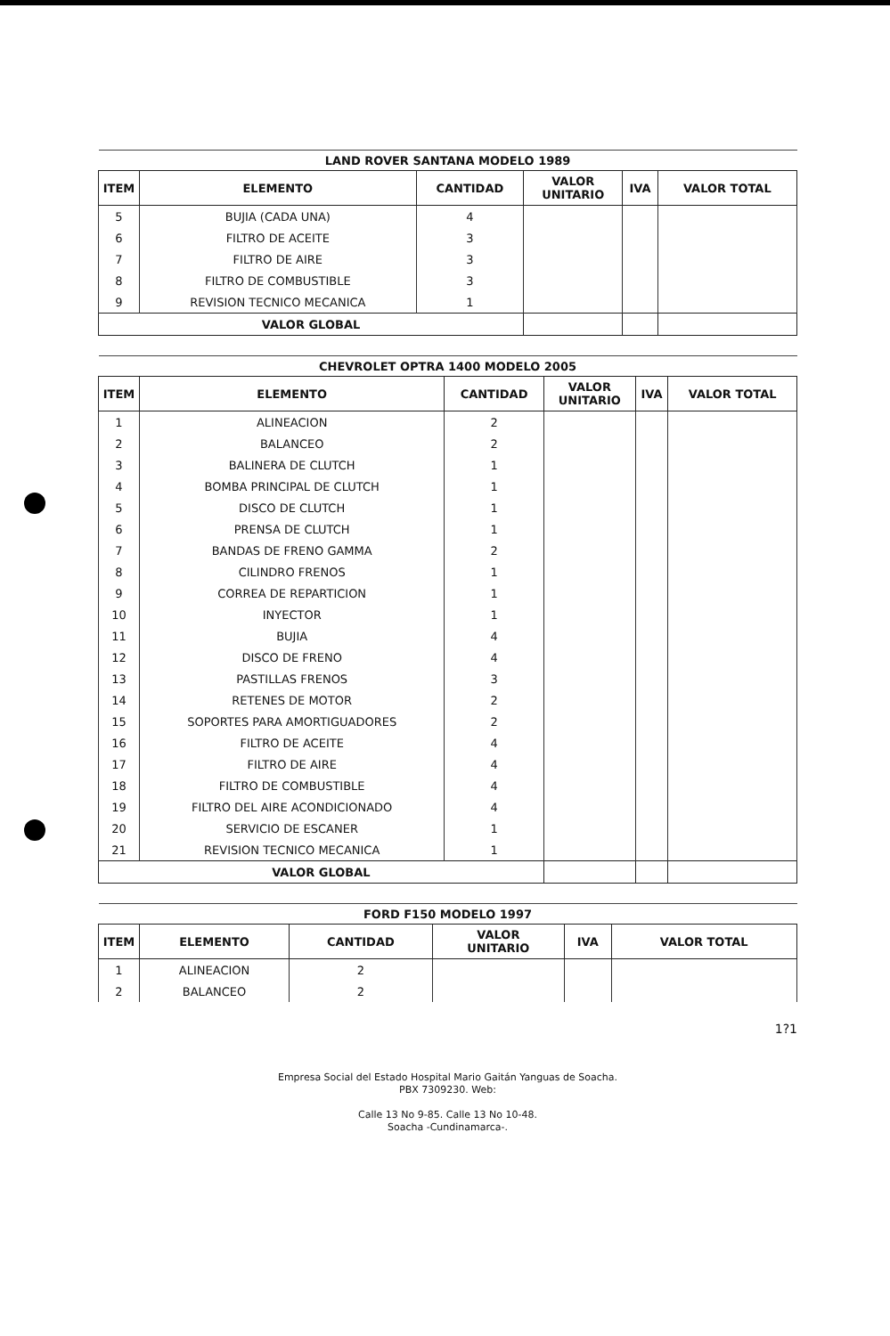| LAND ROVER SANTANA MODELO 1989 | | | | | |
| --- | --- | --- | --- | --- | --- |
| ITEM | ELEMENTO | CANTIDAD | VALOR UNITARIO | IVA | VALOR TOTAL |
| 5 | BUJIA (CADA UNA) | 4 | | | |
| 6 | FILTRO DE ACEITE | 3 | | | |
| 7 | FILTRO DE AIRE | 3 | | | |
| 8 | FILTRO DE COMBUSTIBLE | 3 | | | |
| 9 | REVISION TECNICO MECANICA | 1 | | | |
| VALOR GLOBAL | | | | | |
| CHEVROLET OPTRA 1400 MODELO 2005 | | | | | |
| --- | --- | --- | --- | --- | --- |
| ITEM | ELEMENTO | CANTIDAD | VALOR UNITARIO | IVA | VALOR TOTAL |
| 1 | ALINEACION | 2 | | | |
| 2 | BALANCEO | 2 | | | |
| 3 | BALINERA DE CLUTCH | 1 | | | |
| 4 | BOMBA PRINCIPAL DE CLUTCH | 1 | | | |
| 5 | DISCO DE CLUTCH | 1 | | | |
| 6 | PRENSA DE CLUTCH | 1 | | | |
| 7 | BANDAS DE FRENO GAMMA | 2 | | | |
| 8 | CILINDRO FRENOS | 1 | | | |
| 9 | CORREA DE REPARTICION | 1 | | | |
| 10 | INYECTOR | 1 | | | |
| 11 | BUJIA | 4 | | | |
| 12 | DISCO DE FRENO | 4 | | | |
| 13 | PASTILLAS FRENOS | 3 | | | |
| 14 | RETENES DE MOTOR | 2 | | | |
| 15 | SOPORTES PARA AMORTIGUADORES | 2 | | | |
| 16 | FILTRO DE ACEITE | 4 | | | |
| 17 | FILTRO DE AIRE | 4 | | | |
| 18 | FILTRO DE COMBUSTIBLE | 4 | | | |
| 19 | FILTRO DEL AIRE ACONDICIONADO | 4 | | | |
| 20 | SERVICIO DE ESCANER | 1 | | | |
| 21 | REVISION TECNICO MECANICA | 1 | | | |
| VALOR GLOBAL | | | | | |
| FORD F150 MODELO 1997 | | | | | |
| --- | --- | --- | --- | --- | --- |
| ITEM | ELEMENTO | CANTIDAD | VALOR UNITARIO | IVA | VALOR TOTAL |
| 1 | ALINEACION | 2 | | | |
| 2 | BALANCEO | 2 | | | |
1?1
Empresa Social del Estado Hospital Mario Gaitán Yanguas de Soacha.
PBX 7309230. Web:
Calle 13 No 9-85. Calle 13 No 10-48.
Soacha -Cundinamarca-.